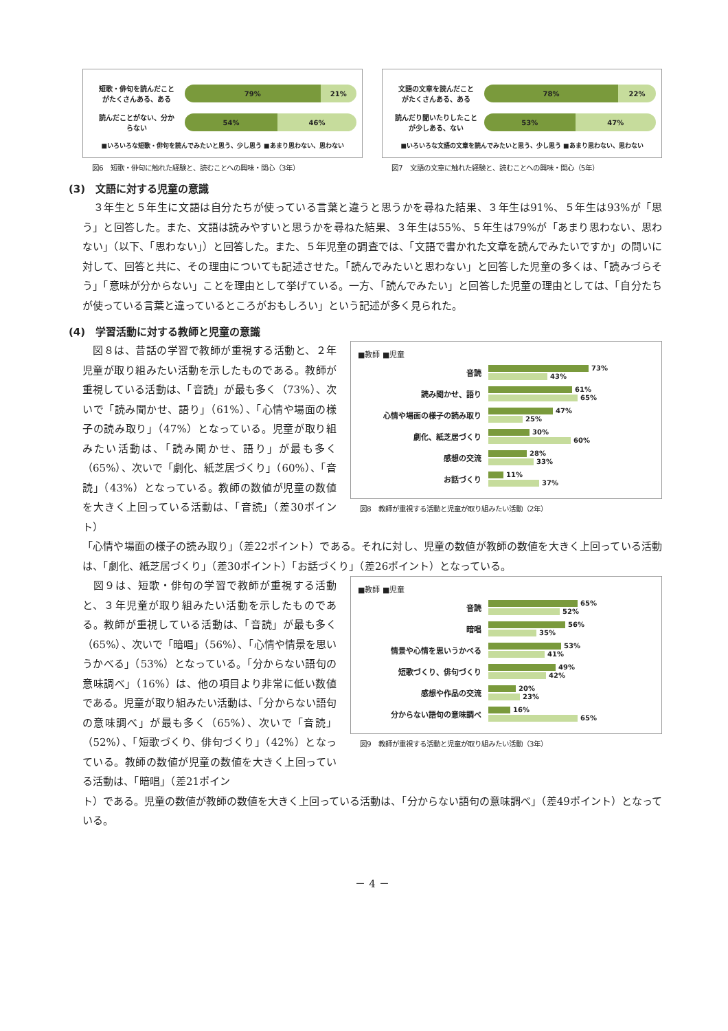短歌・俳句を読んだこと
がたくさんある、ある
79% 21%
読んだことがない、分か
らない
54% 46%
■いろいろな短歌・俳句を読んでみたいと思う、少し思う ■あまり思わない、思わない
図6　短歌・俳句に触れた経験と、読むことへの興味・関心（3年）
文語の文章を読んだこと
がたくさんある、ある
78% 22%
読んだり聞いたりしたこと
が少しある、ない
53% 47%
■いろいろな文語の文章を読んでみたいと思う、少し思う ■あまり思わない、思わない
図7　文語の文章に触れた経験と、読むことへの興味・関心（5年）
(3)　文語に対する児童の意識
　３年生と５年生に文語は自分たちが使っている言葉と違うと思うかを尋ねた結果、３年生は91%、５年生は93%が「思う」と回答した。また、文語は読みやすいと思うかを尋ねた結果、３年生は55%、５年生は79%が「あまり思わない、思わない」（以下、「思わない」）と回答した。また、５年児童の調査では、「文語で書かれた文章を読んでみたいですか」の問いに対して、回答と共に、その理由についても記述させた。「読んでみたいと思わない」と回答した児童の多くは、「読みづらそう」「意味が分からない」ことを理由として挙げている。一方、「読んでみたい」と回答した児童の理由としては、「自分たちが使っている言葉と違っているところがおもしろい」という記述が多く見られた。
(4)　学習活動に対する教師と児童の意識
　図８は、昔話の学習で教師が重視する活動と、２年児童が取り組みたい活動を示したものである。教師が重視している活動は、「音読」が最も多く（73%）、次いで「読み聞かせ、語り」（61%）、「心情や場面の様子の読み取り」（47%）となっている。児童が取り組みたい活動は、「読み聞かせ、語り」が最も多く（65%）、次いで「劇化、紙芝居づくり」（60%）、「音読」（43%）となっている。教師の数値が児童の数値を大きく上回っている活動は、「音読」（差30ポイント）
■教師 ■児童
音読
73%
43%
読み聞かせ、語り
61%
65%
心情や場面の様子の読み取り
47%
25%
劇化、紙芝居づくり
30%
60%
感想の交流
28%
33%
お話づくり
11%
37%
図8　教師が重視する活動と児童が取り組みたい活動（2年）
「心情や場面の様子の読み取り」（差22ポイント）である。それに対し、児童の数値が教師の数値を大きく上回っている活動は、「劇化、紙芝居づくり」（差30ポイント）「お話づくり」（差26ポイント）となっている。
　図９は、短歌・俳句の学習で教師が重視する活動と、３年児童が取り組みたい活動を示したものである。教師が重視している活動は、「音読」が最も多く（65%）、次いで「暗唱」（56%）、「心情や情景を思いうかべる」（53%）となっている。「分からない語句の意味調べ」（16%）は、他の項目より非常に低い数値である。児童が取り組みたい活動は、「分からない語句の意味調べ」が最も多く（65%）、次いで「音読」（52%）、「短歌づくり、俳句づくり」（42%）となっている。教師の数値が児童の数値を大きく上回っている活動は、「暗唱」（差21ポイン
■教師 ■児童
音読
65%
52%
暗唱
56%
35%
情景や心情を思いうかべる
53%
41%
短歌づくり、俳句づくり
49%
42%
感想や作品の交流
20%
23%
分からない語句の意味調べ
16%
65%
図9　教師が重視する活動と児童が取り組みたい活動（3年）
ト）である。児童の数値が教師の数値を大きく上回っている活動は、「分からない語句の意味調べ」（差49ポイント）となっている。
－ 4 －